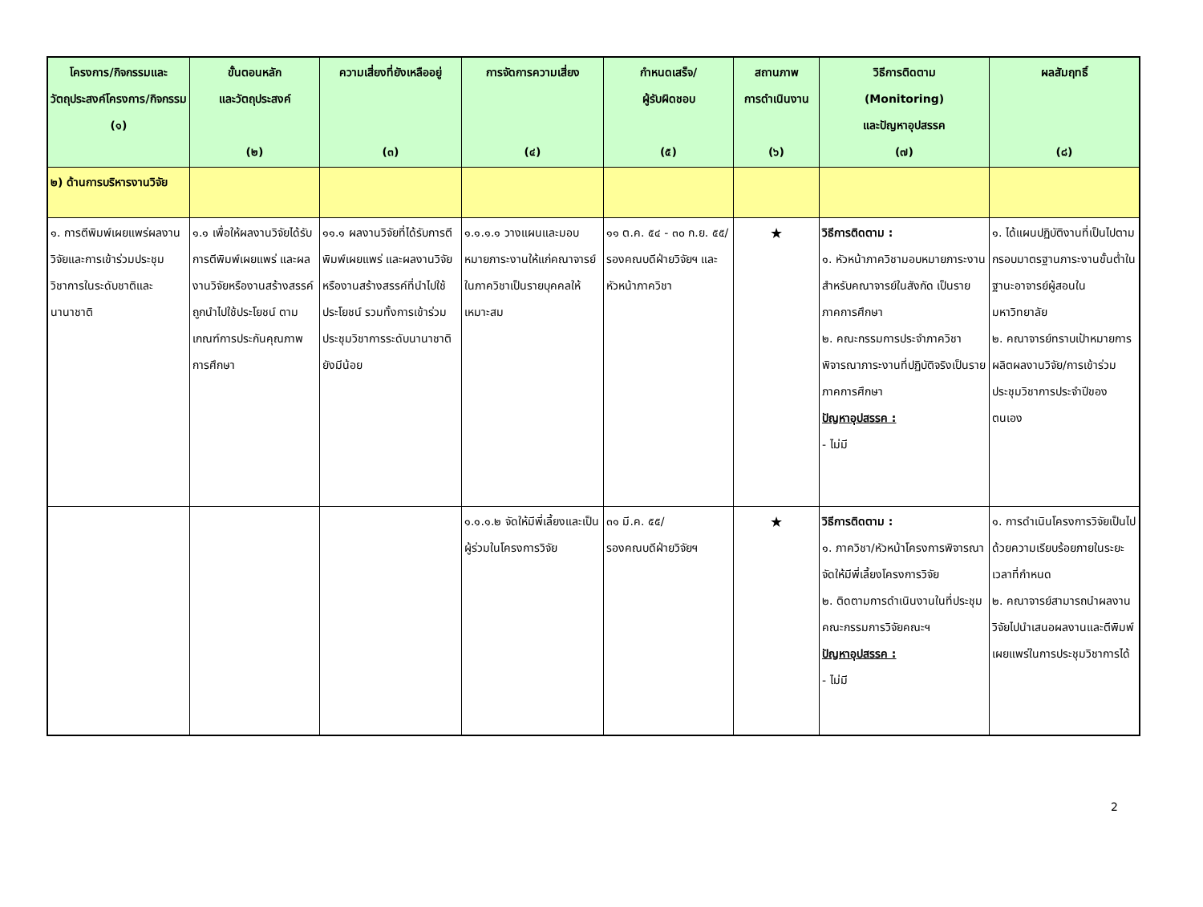| โครงการ/กิจกรรมและวัตถุประสงค์โครงการ/กิจกรรม (๑) | ขั้นตอนหลัก และวัตถุประสงค์ (๒) | ความเสี่ยงที่ยังเหลืออยู่ (๓) | การจัดการความเสี่ยง (๔) | กำหนดเสร็จ/ ผู้รับผิดชอบ (๕) | สถานภาพ การดำเนินงาน (๖) | วิธีการติดตาม (Monitoring) และปัญหาอุปสรรค (๗) | ผลสัมฤทธิ์ (๘) |
| --- | --- | --- | --- | --- | --- | --- | --- |
| ๒) ด้านการบริหารงานวิจัย | | | | | | | |
| ๑. การตีพิมพ์เผยแพร่ผลงานวิจัยและการเข้าร่วมประชุมวิชาการในระดับชาติและนานาชาติ | ๑.๑ เพื่อให้ผลงานวิจัยได้รับการตีพิมพ์เผยแพร่ และผลงานวิจัยหรืองานสร้างสรรค์ถูกนำไปใช้ประโยชน์ ตามเกณฑ์การประกันคุณภาพการศึกษา | ๑๑.๑ ผลงานวิจัยที่ได้รับการตีพิมพ์เผยแพร่ และผลงานวิจัยหรืองานสร้างสรรค์ที่นำไปใช้ประโยชน์ รวมทั้งการเข้าร่วมประชุมวิชาการระดับนานาชาติยังมีน้อย | ๑.๑.๑.๑ วางแผนและมอบหมายภาระงานให้แก่คณาจารย์ในภาควิชาเป็นรายบุคคลให้เหมาะสม | ๑๑ ต.ค. ๕๔ - ๓๐ ก.ย. ๕๕/ รองคณบดีฝ่ายวิจัยฯ และหัวหน้าภาควิชา | ★ | วิธีการติดตาม : ๑. หัวหน้าภาควิชามอบหมายภาระงานสำหรับคณาจารย์ในสังกัด เป็นรายภาคการศึกษา ๒. คณะกรรมการประจำภาควิชา พิจารณาภาระงานที่ปฏิบัติจริงเป็นรายภาคการศึกษา ปัญหาอุปสรรค : - ไม่มี | ๑. ได้แผนปฏิบัติงานที่เป็นไปตามกรอบมาตรฐานภาระงานขั้นต่ำในฐานะอาจารย์ผู้สอนในมหาวิทยาลัย ๒. คณาจารย์ทราบเป้าหมายการผลิตผลงานวิจัย/การเข้าร่วมประชุมวิชาการประจำปีของตนเอง |
| | | | ๑.๑.๑.๒ จัดให้มีพี่เลี้ยงและเป็นผู้ร่วมในโครงการวิจัย | ๓๑ มี.ค. ๕๕/ รองคณบดีฝ่ายวิจัยฯ | ★ | วิธีการติดตาม : ๑. ภาควิชา/หัวหน้าโครงการพิจารณาจัดให้มีพี่เลี้ยงโครงการวิจัย ๒. ติดตามการดำเนินงานในที่ประชุมคณะกรรมการวิจัยคณะฯ ปัญหาอุปสรรค : - ไม่มี | ๑. การดำเนินโครงการวิจัยเป็นไปด้วยความเรียบร้อยภายในระยะเวลาที่กำหนด ๒. คณาจารย์สามารถนำผลงานวิจัยไปนำเสนอผลงานและตีพิมพ์เผยแพร่ในการประชุมวิชาการได้ |
2